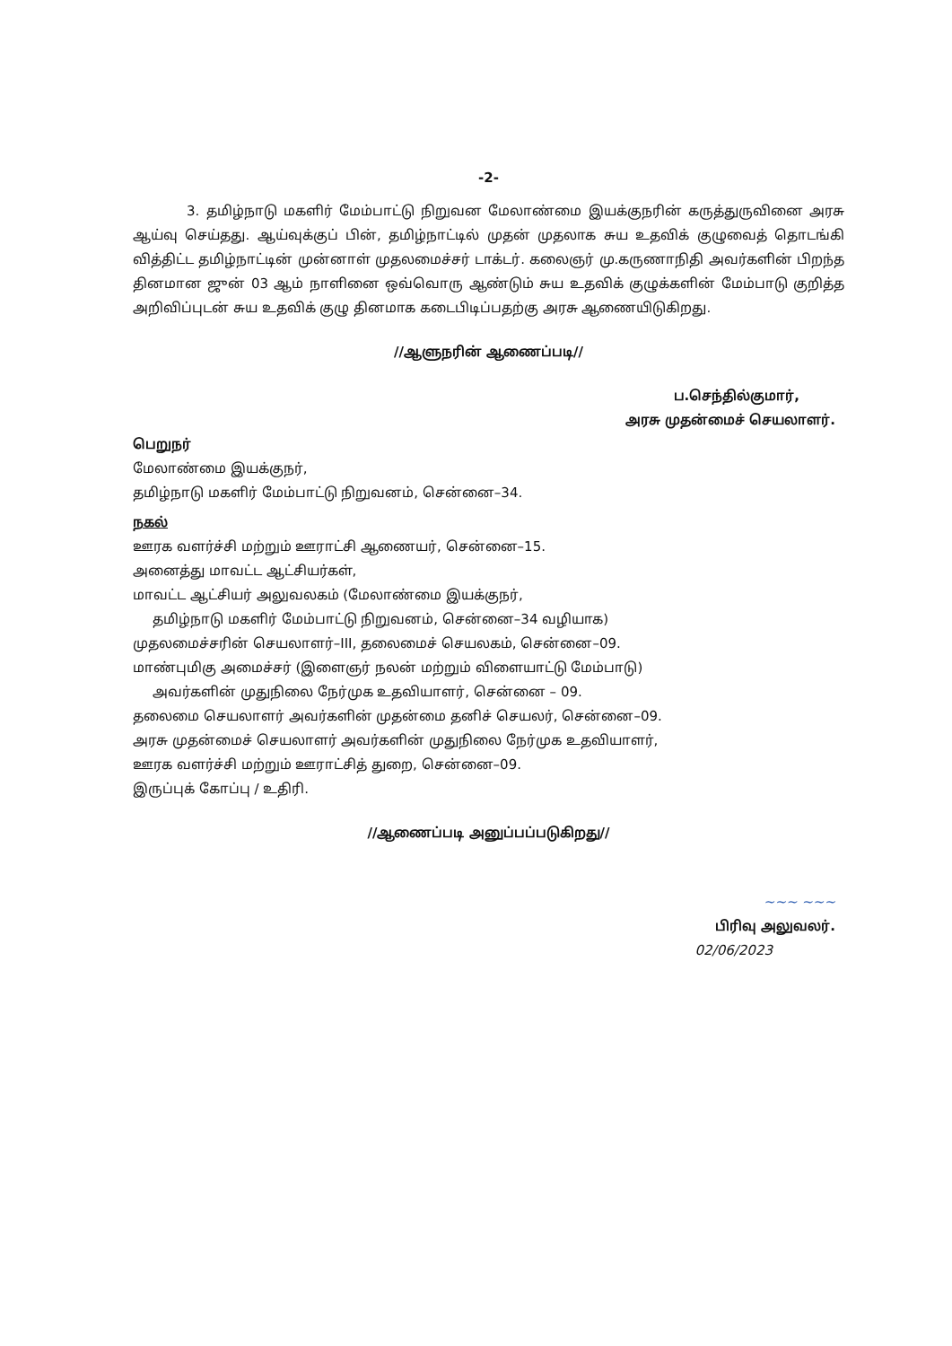-2-
3. தமிழ்நாடு மகளிர் மேம்பாட்டு நிறுவன மேலாண்மை இயக்குநரின் கருத்துருவினை அரசு ஆய்வு செய்தது. ஆய்வுக்குப் பின், தமிழ்நாட்டில் முதன் முதலாக சுய உதவிக் குழுவைத் தொடங்கி வித்திட்ட தமிழ்நாட்டின் முன்னாள் முதலமைச்சர் டாக்டர். கலைஞர் மு.கருணாநிதி அவர்களின் பிறந்த தினமான ஜுன் 03 ஆம் நாளினை ஒவ்வொரு ஆண்டும் சுய உதவிக் குழுக்களின் மேம்பாடு குறித்த அறிவிப்புடன் சுய உதவிக் குழு தினமாக கடைபிடிப்பதற்கு அரசு ஆணையிடுகிறது.
//ஆளுநரின் ஆணைப்படி//
ப.செந்தில்குமார்,
அரசு முதன்மைச் செயலாளர்.
பெறுநர்
மேலாண்மை இயக்குநர்,
தமிழ்நாடு மகளிர் மேம்பாட்டு நிறுவனம், சென்னை–34.
நகல்
ஊரக வளர்ச்சி மற்றும் ஊராட்சி ஆணையர், சென்னை–15.
அனைத்து மாவட்ட ஆட்சியர்கள்,
மாவட்ட ஆட்சியர் அலுவலகம் (மேலாண்மை இயக்குநர்,
தமிழ்நாடு மகளிர் மேம்பாட்டு நிறுவனம், சென்னை–34 வழியாக)
முதலமைச்சரின் செயலாளர்–III, தலைமைச் செயலகம், சென்னை–09.
மாண்புமிகு அமைச்சர் (இளைஞர் நலன் மற்றும் விளையாட்டு மேம்பாடு)
அவர்களின் முதுநிலை நேர்முக உதவியாளர், சென்னை – 09.
தலைமை செயலாளர் அவர்களின் முதன்மை தனிச் செயலர், சென்னை–09.
அரசு முதன்மைச் செயலாளர் அவர்களின் முதுநிலை நேர்முக உதவியாளர்,
ஊரக வளர்ச்சி மற்றும் ஊராட்சித் துறை, சென்னை–09.
இருப்புக் கோப்பு / உதிரி.
//ஆணைப்படி அனுப்பப்படுகிறது//
~~~ ~~~
பிரிவு அலுவலர்.
02/06/2023